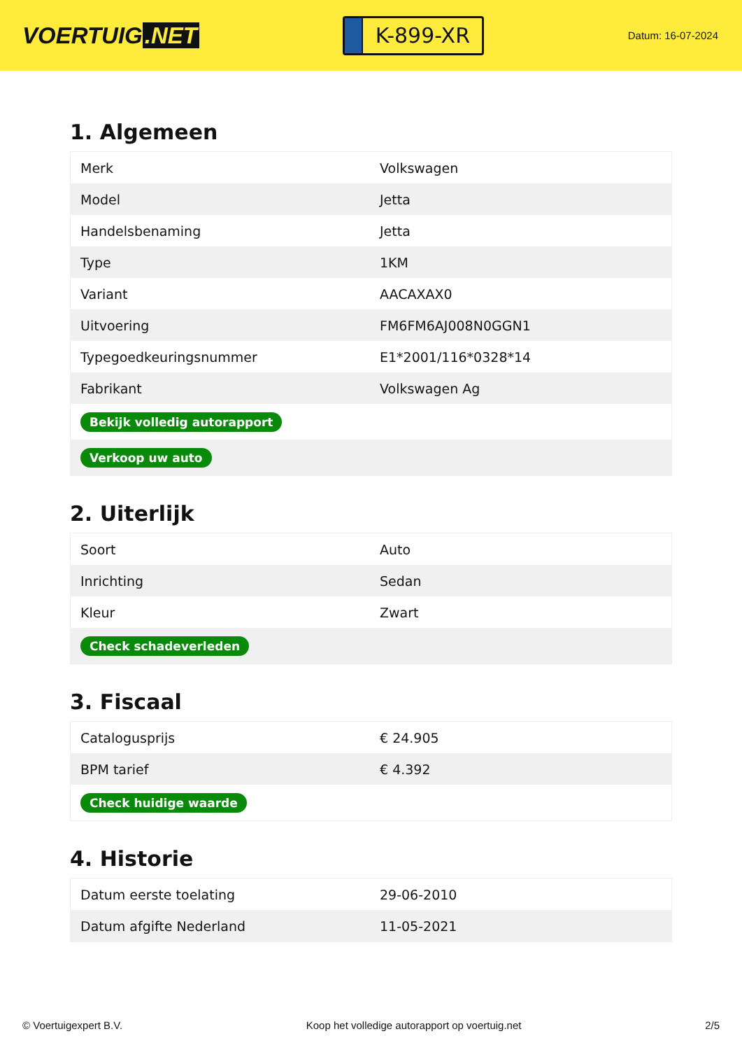VOERTUIG.NET
K-899-XR
Datum: 16-07-2024
1. Algemeen
| Merk | Volkswagen |
| Model | Jetta |
| Handelsbenaming | Jetta |
| Type | 1KM |
| Variant | AACAXAX0 |
| Uitvoering | FM6FM6AJ008N0GGN1 |
| Typegoedkeuringsnummer | E1*2001/116*0328*14 |
| Fabrikant | Volkswagen Ag |
| Bekijk volledig autorapport | |
| Verkoop uw auto | |
2. Uiterlijk
| Soort | Auto |
| Inrichting | Sedan |
| Kleur | Zwart |
| Check schadeverleden | |
3. Fiscaal
| Catalogusprijs | € 24.905 |
| BPM tarief | € 4.392 |
| Check huidige waarde | |
4. Historie
| Datum eerste toelating | 29-06-2010 |
| Datum afgifte Nederland | 11-05-2021 |
© Voertuigexpert B.V. Koop het volledige autorapport op voertuig.net 2/5